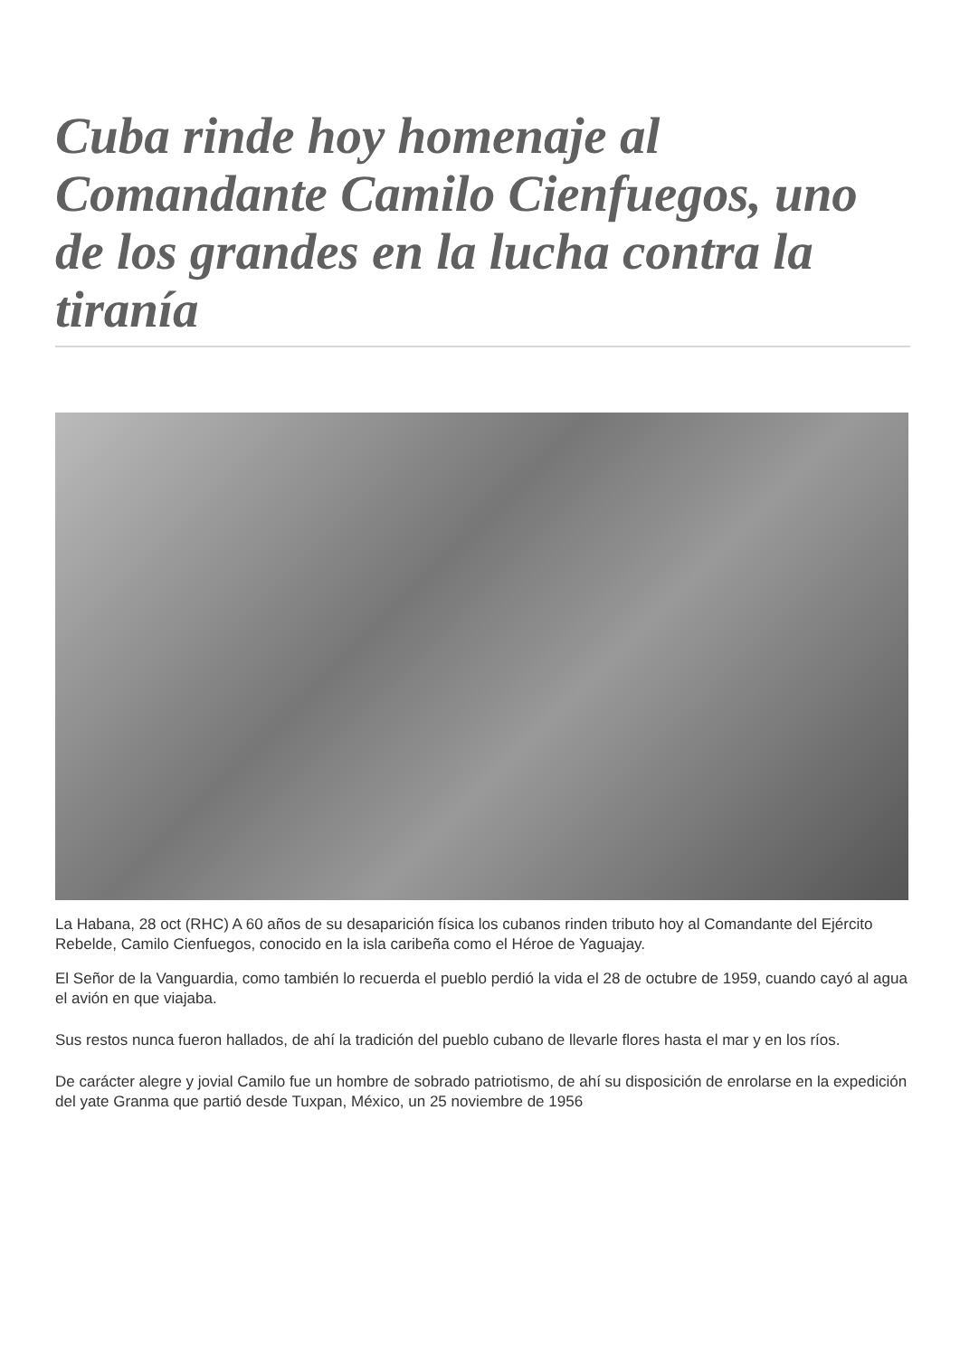Cuba rinde hoy homenaje al Comandante Camilo Cienfuegos, uno de los grandes en la lucha contra la tiranía
La Habana, 28 oct (RHC) A 60 años de su desaparición física los cubanos rinden tributo hoy al Comandante del Ejército Rebelde, Camilo Cienfuegos, conocido en la isla caribeña como el Héroe de Yaguajay.
El Señor de la Vanguardia, como también lo recuerda el pueblo perdió la vida el 28 de octubre de 1959, cuando cayó al agua el avión en que viajaba.
Sus restos nunca fueron hallados, de ahí la tradición del pueblo cubano de llevarle flores hasta el mar y en los ríos.
De carácter alegre y jovial Camilo fue un hombre de sobrado patriotismo, de ahí su disposición de enrolarse en la expedición del yate Granma que partió desde Tuxpan, México, un 25 noviembre de 1956